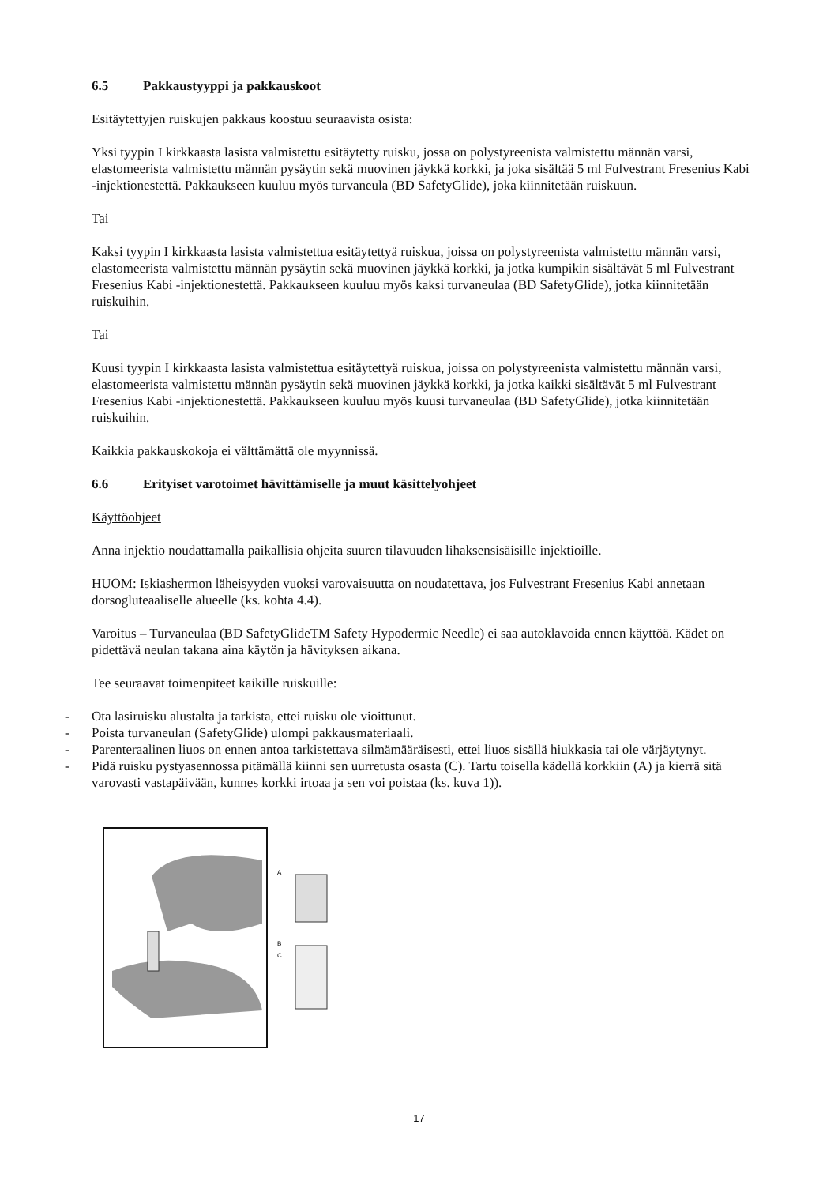6.5 Pakkaustyyppi ja pakkauskoot
Esitäytettyjen ruiskujen pakkaus koostuu seuraavista osista:
Yksi tyypin I kirkkaasta lasista valmistettu esitäytetty ruisku, jossa on polystyreenista valmistettu männän varsi, elastomeerista valmistettu männän pysäytin sekä muovinen jäykkä korkki, ja joka sisältää 5 ml Fulvestrant Fresenius Kabi -injektionestettä. Pakkaukseen kuuluu myös turvaneula (BD SafetyGlide), joka kiinnitetään ruiskuun.
Tai
Kaksi tyypin I kirkkaasta lasista valmistettua esitäytettyä ruiskua, joissa on polystyreenista valmistettu männän varsi, elastomeerista valmistettu männän pysäytin sekä muovinen jäykkä korkki, ja jotka kumpikin sisältävät 5 ml Fulvestrant Fresenius Kabi -injektionestettä. Pakkaukseen kuuluu myös kaksi turvaneulaa (BD SafetyGlide), jotka kiinnitetään ruiskuihin.
Tai
Kuusi tyypin I kirkkaasta lasista valmistettua esitäytettyä ruiskua, joissa on polystyreenista valmistettu männän varsi, elastomeerista valmistettu männän pysäytin sekä muovinen jäykkä korkki, ja jotka kaikki sisältävät 5 ml Fulvestrant Fresenius Kabi -injektionestettä. Pakkaukseen kuuluu myös kuusi turvaneulaa (BD SafetyGlide), jotka kiinnitetään ruiskuihin.
Kaikkia pakkauskokoja ei välttämättä ole myynnissä.
6.6 Erityiset varotoimet hävittämiselle ja muut käsittelyohjeet
Käyttöohjeet
Anna injektio noudattamalla paikallisia ohjeita suuren tilavuuden lihaksensisäisille injektioille.
HUOM: Iskiashermon läheisyyden vuoksi varovaisuutta on noudatettava, jos Fulvestrant Fresenius Kabi annetaan dorsogluteaaliselle alueelle (ks. kohta 4.4).
Varoitus – Turvaneulaa (BD SafetyGlideTM Safety Hypodermic Needle) ei saa autoklavoida ennen käyttöä. Kädet on pidettävä neulan takana aina käytön ja hävityksen aikana.
Tee seuraavat toimenpiteet kaikille ruiskuille:
- Ota lasiruisku alustalta ja tarkista, ettei ruisku ole vioittunut.
- Poista turvaneulan (SafetyGlide) ulompi pakkausmateriaali.
- Parenteraalinen liuos on ennen antoa tarkistettava silmämääräisesti, ettei liuos sisällä hiukkasia tai ole värjäytynyt.
- Pidä ruisku pystyasennossa pitämällä kiinni sen uurretusta osasta (C). Tartu toisella kädellä korkkiin (A) ja kierrä sitä varovasti vastapäivään, kunnes korkki irtoaa ja sen voi poistaa (ks. kuva 1)).
A
B
C
17